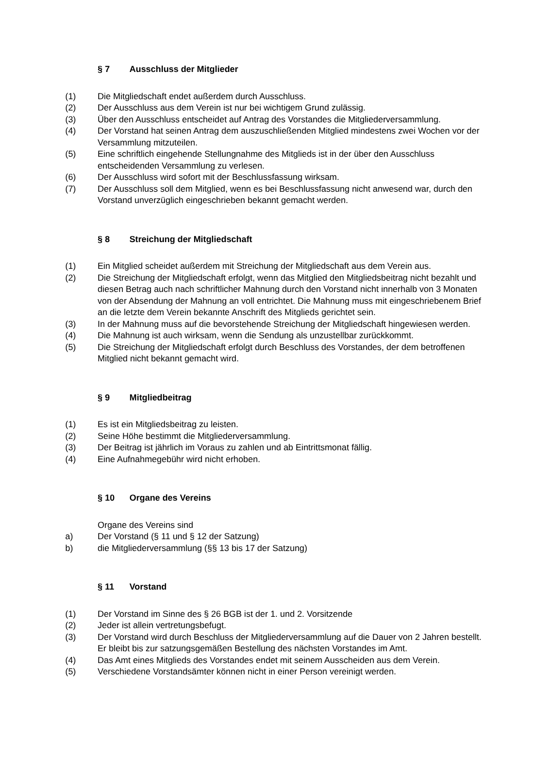§ 7 Ausschluss der Mitglieder
(1) Die Mitgliedschaft endet außerdem durch Ausschluss.
(2) Der Ausschluss aus dem Verein ist nur bei wichtigem Grund zulässig.
(3) Über den Ausschluss entscheidet auf Antrag des Vorstandes die Mitgliederversammlung.
(4) Der Vorstand hat seinen Antrag dem auszuschließenden Mitglied mindestens zwei Wochen vor der Versammlung mitzuteilen.
(5) Eine schriftlich eingehende Stellungnahme des Mitglieds ist in der über den Ausschluss entscheidenden Versammlung zu verlesen.
(6) Der Ausschluss wird sofort mit der Beschlussfassung wirksam.
(7) Der Ausschluss soll dem Mitglied, wenn es bei Beschlussfassung nicht anwesend war, durch den Vorstand unverzüglich eingeschrieben bekannt gemacht werden.
§ 8 Streichung der Mitgliedschaft
(1) Ein Mitglied scheidet außerdem mit Streichung der Mitgliedschaft aus dem Verein aus.
(2) Die Streichung der Mitgliedschaft erfolgt, wenn das Mitglied den Mitgliedsbeitrag nicht bezahlt und diesen Betrag auch nach schriftlicher Mahnung durch den Vorstand nicht innerhalb von 3 Monaten von der Absendung der Mahnung an voll entrichtet. Die Mahnung muss mit eingeschriebenem Brief an die letzte dem Verein bekannte Anschrift des Mitglieds gerichtet sein.
(3) In der Mahnung muss auf die bevorstehende Streichung der Mitgliedschaft hingewiesen werden.
(4) Die Mahnung ist auch wirksam, wenn die Sendung als unzustellbar zurückkommt.
(5) Die Streichung der Mitgliedschaft erfolgt durch Beschluss des Vorstandes, der dem betroffenen Mitglied nicht bekannt gemacht wird.
§ 9 Mitgliedbeitrag
(1) Es ist ein Mitgliedsbeitrag zu leisten.
(2) Seine Höhe bestimmt die Mitgliederversammlung.
(3) Der Beitrag ist jährlich im Voraus zu zahlen und ab Eintrittsmonat fällig.
(4) Eine Aufnahmegebühr wird nicht erhoben.
§ 10 Organe des Vereins
Organe des Vereins sind
a) Der Vorstand (§ 11 und § 12 der Satzung)
b) die Mitgliederversammlung (§§ 13 bis 17 der Satzung)
§ 11 Vorstand
(1) Der Vorstand im Sinne des § 26 BGB ist der 1. und 2. Vorsitzende
(2) Jeder ist allein vertretungsbefugt.
(3) Der Vorstand wird durch Beschluss der Mitgliederversammlung auf die Dauer von 2 Jahren bestellt. Er bleibt bis zur satzungsgemäßen Bestellung des nächsten Vorstandes im Amt.
(4) Das Amt eines Mitglieds des Vorstandes endet mit seinem Ausscheiden aus dem Verein.
(5) Verschiedene Vorstandsämter können nicht in einer Person vereinigt werden.